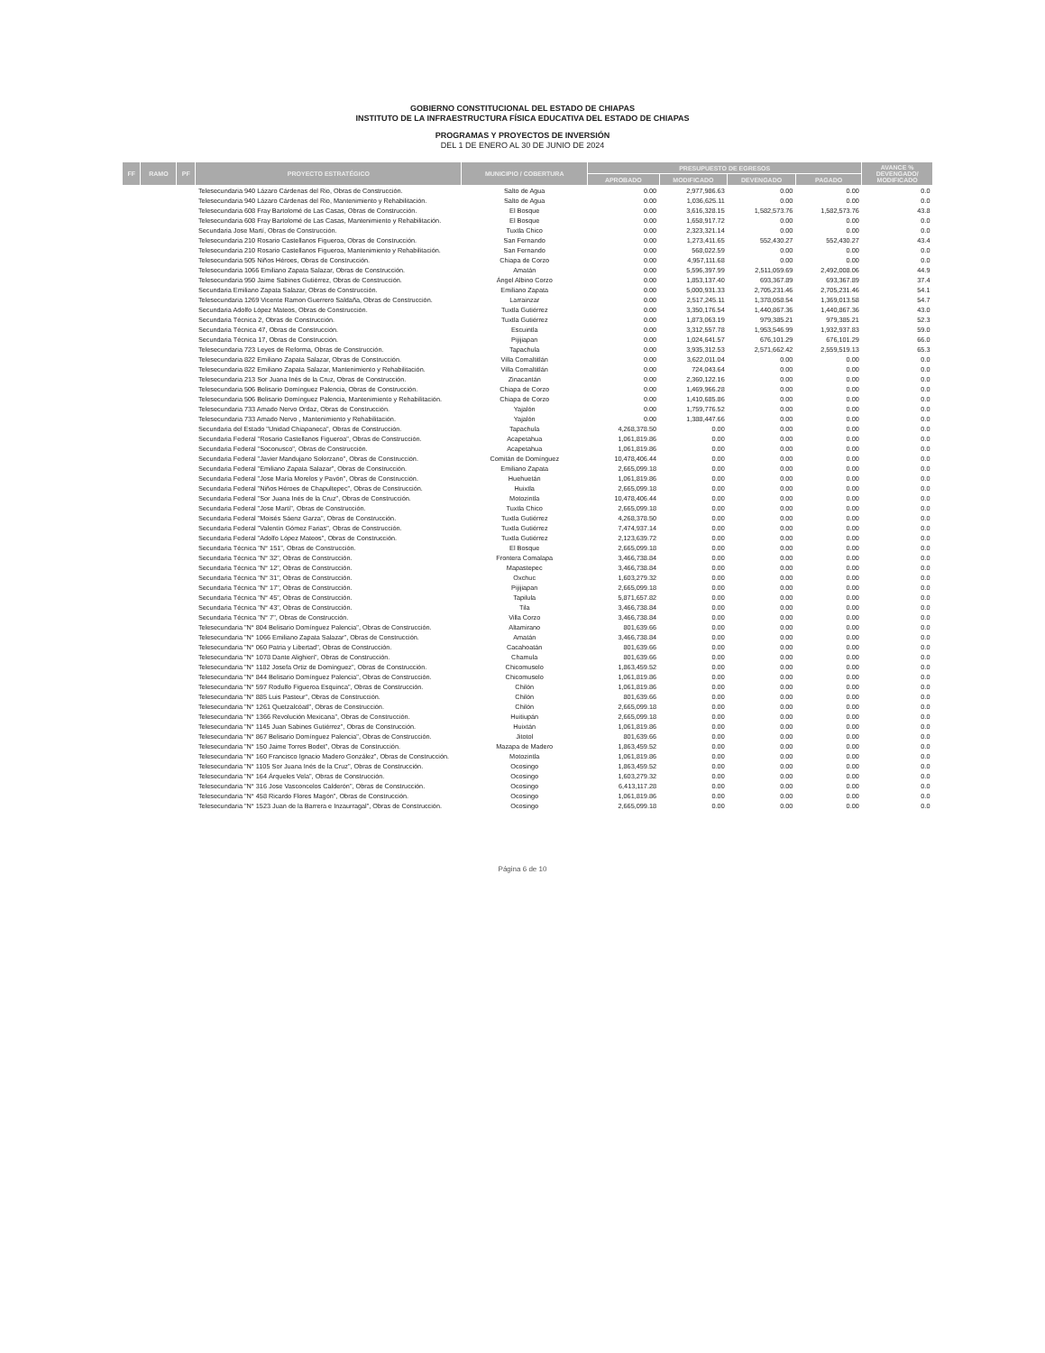GOBIERNO CONSTITUCIONAL DEL ESTADO DE CHIAPAS
INSTITUTO DE LA INFRAESTRUCTURA FÍSICA EDUCATIVA DEL ESTADO DE CHIAPAS
PROGRAMAS Y PROYECTOS DE INVERSIÓN
DEL 1 DE ENERO AL 30 DE JUNIO DE 2024
| FF | RAMO | PF | PROYECTO ESTRATÉGICO | MUNICIPIO / COBERTURA | PRESUPUESTO DE EGRESOS | | | | AVANCE % DEVENGADO/ MODIFICADO |
| --- | --- | --- | --- | --- | --- | --- | --- | --- | --- |
| | | | | | APROBADO | MODIFICADO | DEVENGADO | PAGADO | |
| | | | Telesecundaria 940 Lázaro Cárdenas del Rio, Obras de Construcción. | Salto de Agua | 0.00 | 2,977,986.63 | 0.00 | 0.00 | 0.0 |
| | | | Telesecundaria 940 Lázaro Cárdenas del Rio, Mantenimiento y Rehabilitación. | Salto de Agua | 0.00 | 1,036,625.11 | 0.00 | 0.00 | 0.0 |
| | | | Telesecundaria 608 Fray Bartolomé de Las Casas, Obras de Construcción. | El Bosque | 0.00 | 3,616,328.15 | 1,582,573.76 | 1,582,573.76 | 43.8 |
| | | | Telesecundaria 608 Fray Bartolomé de Las Casas, Mantenimiento y Rehabilitación. | El Bosque | 0.00 | 1,658,917.72 | 0.00 | 0.00 | 0.0 |
| | | | Secundaria Jose Martí, Obras de Construcción. | Tuxtla Chico | 0.00 | 2,323,321.14 | 0.00 | 0.00 | 0.0 |
| | | | Telesecundaria 210 Rosario Castellanos Figueroa, Obras de Construcción. | San Fernando | 0.00 | 1,273,411.65 | 552,430.27 | 552,430.27 | 43.4 |
| | | | Telesecundaria 210 Rosario Castellanos Figueroa, Mantenimiento y Rehabilitación. | San Fernando | 0.00 | 568,022.59 | 0.00 | 0.00 | 0.0 |
| | | | Telesecundaria 505 Niños Héroes, Obras de Construcción. | Chiapa de Corzo | 0.00 | 4,957,111.68 | 0.00 | 0.00 | 0.0 |
| | | | Telesecundaria 1066 Emiliano Zapata Salazar, Obras de Construcción. | Amatán | 0.00 | 5,596,397.99 | 2,511,059.69 | 2,492,008.06 | 44.9 |
| | | | Telesecundaria 950 Jaime Sabines Gutiérrez, Obras de Construcción. | Ángel Albino Corzo | 0.00 | 1,853,137.40 | 693,367.89 | 693,367.89 | 37.4 |
| | | | Secundaria Emiliano Zapata Salazar, Obras de Construcción. | Emiliano Zapata | 0.00 | 5,000,931.33 | 2,705,231.46 | 2,705,231.46 | 54.1 |
| | | | Telesecundaria 1269 Vicente Ramon Guerrero Saldaña, Obras de Construcción. | Larrainzar | 0.00 | 2,517,245.11 | 1,378,058.54 | 1,369,013.58 | 54.7 |
| | | | Secundaria Adolfo López Mateos, Obras de Construcción. | Tuxtla Gutiérrez | 0.00 | 3,350,176.54 | 1,440,867.36 | 1,440,867.36 | 43.0 |
| | | | Secundaria Técnica 2, Obras de Construcción. | Tuxtla Gutiérrez | 0.00 | 1,873,063.19 | 979,385.21 | 979,385.21 | 52.3 |
| | | | Secundaria Técnica 47, Obras de Construcción. | Escuintla | 0.00 | 3,312,557.78 | 1,953,546.99 | 1,932,937.83 | 59.0 |
| | | | Secundaria Técnica 17, Obras de Construcción. | Pijijiapan | 0.00 | 1,024,641.57 | 676,101.29 | 676,101.29 | 66.0 |
| | | | Telesecundaria 723 Leyes de Reforma, Obras de Construcción. | Tapachula | 0.00 | 3,935,312.53 | 2,571,662.42 | 2,559,519.13 | 65.3 |
| | | | Telesecundaria 822 Emiliano Zapata Salazar, Obras de Construcción. | Villa Comaltitlán | 0.00 | 3,622,011.04 | 0.00 | 0.00 | 0.0 |
| | | | Telesecundaria 822 Emiliano Zapata Salazar, Mantenimiento y Rehabilitación. | Villa Comaltitlán | 0.00 | 724,043.64 | 0.00 | 0.00 | 0.0 |
| | | | Telesecundaria 213 Sor Juana Inés de la Cruz, Obras de Construcción. | Zinacantán | 0.00 | 2,360,122.16 | 0.00 | 0.00 | 0.0 |
| | | | Telesecundaria 506 Belisario Domínguez Palencia, Obras de Construcción. | Chiapa de Corzo | 0.00 | 1,469,966.28 | 0.00 | 0.00 | 0.0 |
| | | | Telesecundaria 506 Belisario Domínguez Palencia, Mantenimiento y Rehabilitación. | Chiapa de Corzo | 0.00 | 1,410,685.86 | 0.00 | 0.00 | 0.0 |
| | | | Telesecundaria 733 Amado Nervo Ordaz, Obras de Construcción. | Yajalón | 0.00 | 1,759,776.52 | 0.00 | 0.00 | 0.0 |
| | | | Telesecundaria 733 Amado Nervo , Mantenimiento y Rehabilitación. | Yajalón | 0.00 | 1,388,447.66 | 0.00 | 0.00 | 0.0 |
| | | | Secundaria del Estado "Unidad Chiapaneca", Obras de Construcción. | Tapachula | 4,268,378.50 | 0.00 | 0.00 | 0.00 | 0.0 |
| | | | Secundaria Federal "Rosario Castellanos Figueroa", Obras de Construcción. | Acapetahua | 1,061,819.86 | 0.00 | 0.00 | 0.00 | 0.0 |
| | | | Secundaria Federal "Soconusco", Obras de Construcción. | Acapetahua | 1,061,819.86 | 0.00 | 0.00 | 0.00 | 0.0 |
| | | | Secundaria Federal "Javier Mandujano Solorzano", Obras de Construcción. | Comitán de Domínguez | 10,478,406.44 | 0.00 | 0.00 | 0.00 | 0.0 |
| | | | Secundaria Federal "Emiliano Zapata Salazar", Obras de Construcción. | Emiliano Zapata | 2,665,099.18 | 0.00 | 0.00 | 0.00 | 0.0 |
| | | | Secundaria Federal "Jose María Morelos y Pavón", Obras de Construcción. | Huehuetán | 1,061,819.86 | 0.00 | 0.00 | 0.00 | 0.0 |
| | | | Secundaria Federal "Niños Héroes de Chapultepec", Obras de Construcción. | Huixtla | 2,665,099.18 | 0.00 | 0.00 | 0.00 | 0.0 |
| | | | Secundaria Federal "Sor Juana Inés de la Cruz", Obras de Construcción. | Motozintla | 10,478,406.44 | 0.00 | 0.00 | 0.00 | 0.0 |
| | | | Secundaria Federal "Jose Martí", Obras de Construcción. | Tuxtla Chico | 2,665,099.18 | 0.00 | 0.00 | 0.00 | 0.0 |
| | | | Secundaria Federal "Moisés Sáenz Garza", Obras de Construcción. | Tuxtla Gutiérrez | 4,268,378.50 | 0.00 | 0.00 | 0.00 | 0.0 |
| | | | Secundaria Federal "Valentín Gómez Farias", Obras de Construcción. | Tuxtla Gutiérrez | 7,474,937.14 | 0.00 | 0.00 | 0.00 | 0.0 |
| | | | Secundaria Federal "Adolfo López Mateos", Obras de Construcción. | Tuxtla Gutiérrez | 2,123,639.72 | 0.00 | 0.00 | 0.00 | 0.0 |
| | | | Secundaria Técnica "N° 151", Obras de Construcción. | El Bosque | 2,665,099.18 | 0.00 | 0.00 | 0.00 | 0.0 |
| | | | Secundaria Técnica "N° 32", Obras de Construcción. | Frontera Comalapa | 3,466,738.84 | 0.00 | 0.00 | 0.00 | 0.0 |
| | | | Secundaria Técnica "N° 12", Obras de Construcción. | Mapastepec | 3,466,738.84 | 0.00 | 0.00 | 0.00 | 0.0 |
| | | | Secundaria Técnica "N° 31", Obras de Construcción. | Oxchuc | 1,603,279.32 | 0.00 | 0.00 | 0.00 | 0.0 |
| | | | Secundaria Técnica "N° 17", Obras de Construcción. | Pijijiapan | 2,665,099.18 | 0.00 | 0.00 | 0.00 | 0.0 |
| | | | Secundaria Técnica "N° 45", Obras de Construcción. | Tapilula | 5,871,657.82 | 0.00 | 0.00 | 0.00 | 0.0 |
| | | | Secundaria Técnica "N° 43", Obras de Construcción. | Tila | 3,466,738.84 | 0.00 | 0.00 | 0.00 | 0.0 |
| | | | Secundaria Técnica "N° 7", Obras de Construcción. | Villa Corzo | 3,466,738.84 | 0.00 | 0.00 | 0.00 | 0.0 |
| | | | Telesecundaria "N° 804 Belisario Domínguez Palencia", Obras de Construcción. | Altamirano | 801,639.66 | 0.00 | 0.00 | 0.00 | 0.0 |
| | | | Telesecundaria "N° 1066 Emiliano Zapata Salazar", Obras de Construcción. | Amatán | 3,466,738.84 | 0.00 | 0.00 | 0.00 | 0.0 |
| | | | Telesecundaria "N° 060 Patria y Libertad", Obras de Construcción. | Cacahoatán | 801,639.66 | 0.00 | 0.00 | 0.00 | 0.0 |
| | | | Telesecundaria "N° 1078 Dante Alighieri", Obras de Construcción. | Chamula | 801,639.66 | 0.00 | 0.00 | 0.00 | 0.0 |
| | | | Telesecundaria "N° 1182 Josefa Ortiz de Domínguez", Obras de Construcción. | Chicomuselo | 1,863,459.52 | 0.00 | 0.00 | 0.00 | 0.0 |
| | | | Telesecundaria "N° 844 Belisario Domínguez Palencia", Obras de Construcción. | Chicomuselo | 1,061,819.86 | 0.00 | 0.00 | 0.00 | 0.0 |
| | | | Telesecundaria "N° 597 Rodulfo Figueroa Esquinca", Obras de Construcción. | Chilón | 1,061,819.86 | 0.00 | 0.00 | 0.00 | 0.0 |
| | | | Telesecundaria "N° 885 Luis Pasteur", Obras de Construcción. | Chilón | 801,639.66 | 0.00 | 0.00 | 0.00 | 0.0 |
| | | | Telesecundaria "N° 1261 Quetzalcóatl", Obras de Construcción. | Chilón | 2,665,099.18 | 0.00 | 0.00 | 0.00 | 0.0 |
| | | | Telesecundaria "N° 1366 Revolución Mexicana", Obras de Construcción. | Huitiupán | 2,665,099.18 | 0.00 | 0.00 | 0.00 | 0.0 |
| | | | Telesecundaria "N° 1145 Juan Sabines Gutiérrez", Obras de Construcción. | Huixtán | 1,061,819.86 | 0.00 | 0.00 | 0.00 | 0.0 |
| | | | Telesecundaria "N° 867 Belisario Domínguez Palencia", Obras de Construcción. | Jitotol | 801,639.66 | 0.00 | 0.00 | 0.00 | 0.0 |
| | | | Telesecundaria "N° 150 Jaime Torres Bodet", Obras de Construcción. | Mazapa de Madero | 1,863,459.52 | 0.00 | 0.00 | 0.00 | 0.0 |
| | | | Telesecundaria "N° 160 Francisco Ignacio Madero González", Obras de Construcción. | Motozintla | 1,061,819.86 | 0.00 | 0.00 | 0.00 | 0.0 |
| | | | Telesecundaria "N° 1105 Sor Juana Inés de la Cruz", Obras de Construcción. | Ocosingo | 1,863,459.52 | 0.00 | 0.00 | 0.00 | 0.0 |
| | | | Telesecundaria "N° 164 Árqueles Vela", Obras de Construcción. | Ocosingo | 1,603,279.32 | 0.00 | 0.00 | 0.00 | 0.0 |
| | | | Telesecundaria "N° 316 Jose Vasconcelos Calderón", Obras de Construcción. | Ocosingo | 6,413,117.28 | 0.00 | 0.00 | 0.00 | 0.0 |
| | | | Telesecundaria "N° 458 Ricardo Flores Magón", Obras de Construcción. | Ocosingo | 1,061,819.86 | 0.00 | 0.00 | 0.00 | 0.0 |
| | | | Telesecundaria "N° 1523 Juan de la Barrera e Inzaurragal", Obras de Construcción. | Ocosingo | 2,665,099.18 | 0.00 | 0.00 | 0.00 | 0.0 |
Página 6 de 10